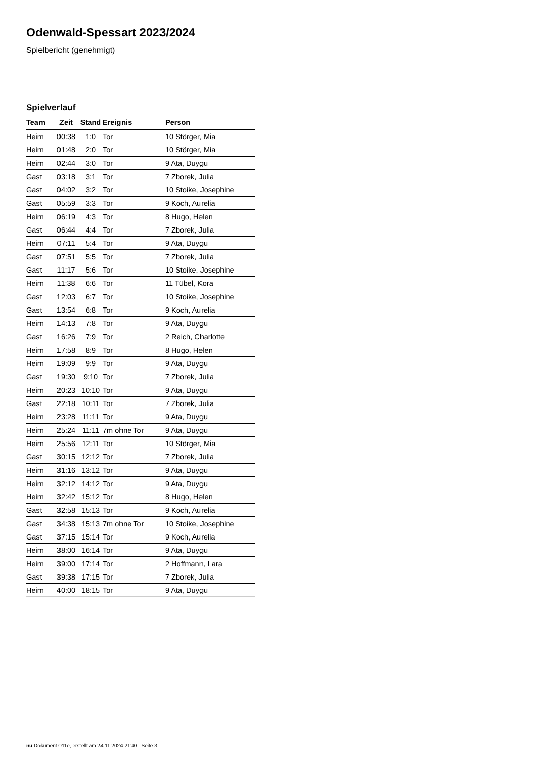Odenwald-Spessart 2023/2024
Spielbericht (genehmigt)
Spielverlauf
| Team | Zeit | Stand | Ereignis | Person |
| --- | --- | --- | --- | --- |
| Heim | 00:38 | 1:0 | Tor | 10 Störger, Mia |
| Heim | 01:48 | 2:0 | Tor | 10 Störger, Mia |
| Heim | 02:44 | 3:0 | Tor | 9 Ata, Duygu |
| Gast | 03:18 | 3:1 | Tor | 7 Zborek, Julia |
| Gast | 04:02 | 3:2 | Tor | 10 Stoike, Josephine |
| Gast | 05:59 | 3:3 | Tor | 9 Koch, Aurelia |
| Heim | 06:19 | 4:3 | Tor | 8 Hugo, Helen |
| Gast | 06:44 | 4:4 | Tor | 7 Zborek, Julia |
| Heim | 07:11 | 5:4 | Tor | 9 Ata, Duygu |
| Gast | 07:51 | 5:5 | Tor | 7 Zborek, Julia |
| Gast | 11:17 | 5:6 | Tor | 10 Stoike, Josephine |
| Heim | 11:38 | 6:6 | Tor | 11 Tübel, Kora |
| Gast | 12:03 | 6:7 | Tor | 10 Stoike, Josephine |
| Gast | 13:54 | 6:8 | Tor | 9 Koch, Aurelia |
| Heim | 14:13 | 7:8 | Tor | 9 Ata, Duygu |
| Gast | 16:26 | 7:9 | Tor | 2 Reich, Charlotte |
| Heim | 17:58 | 8:9 | Tor | 8 Hugo, Helen |
| Heim | 19:09 | 9:9 | Tor | 9 Ata, Duygu |
| Gast | 19:30 | 9:10 | Tor | 7 Zborek, Julia |
| Heim | 20:23 | 10:10 | Tor | 9 Ata, Duygu |
| Gast | 22:18 | 10:11 | Tor | 7 Zborek, Julia |
| Heim | 23:28 | 11:11 | Tor | 9 Ata, Duygu |
| Heim | 25:24 | 11:11 | 7m ohne Tor | 9 Ata, Duygu |
| Heim | 25:56 | 12:11 | Tor | 10 Störger, Mia |
| Gast | 30:15 | 12:12 | Tor | 7 Zborek, Julia |
| Heim | 31:16 | 13:12 | Tor | 9 Ata, Duygu |
| Heim | 32:12 | 14:12 | Tor | 9 Ata, Duygu |
| Heim | 32:42 | 15:12 | Tor | 8 Hugo, Helen |
| Gast | 32:58 | 15:13 | Tor | 9 Koch, Aurelia |
| Gast | 34:38 | 15:13 | 7m ohne Tor | 10 Stoike, Josephine |
| Gast | 37:15 | 15:14 | Tor | 9 Koch, Aurelia |
| Heim | 38:00 | 16:14 | Tor | 9 Ata, Duygu |
| Heim | 39:00 | 17:14 | Tor | 2 Hoffmann, Lara |
| Gast | 39:38 | 17:15 | Tor | 7 Zborek, Julia |
| Heim | 40:00 | 18:15 | Tor | 9 Ata, Duygu |
nu.Dokument 011e, erstellt am 24.11.2024 21:40 | Seite 3